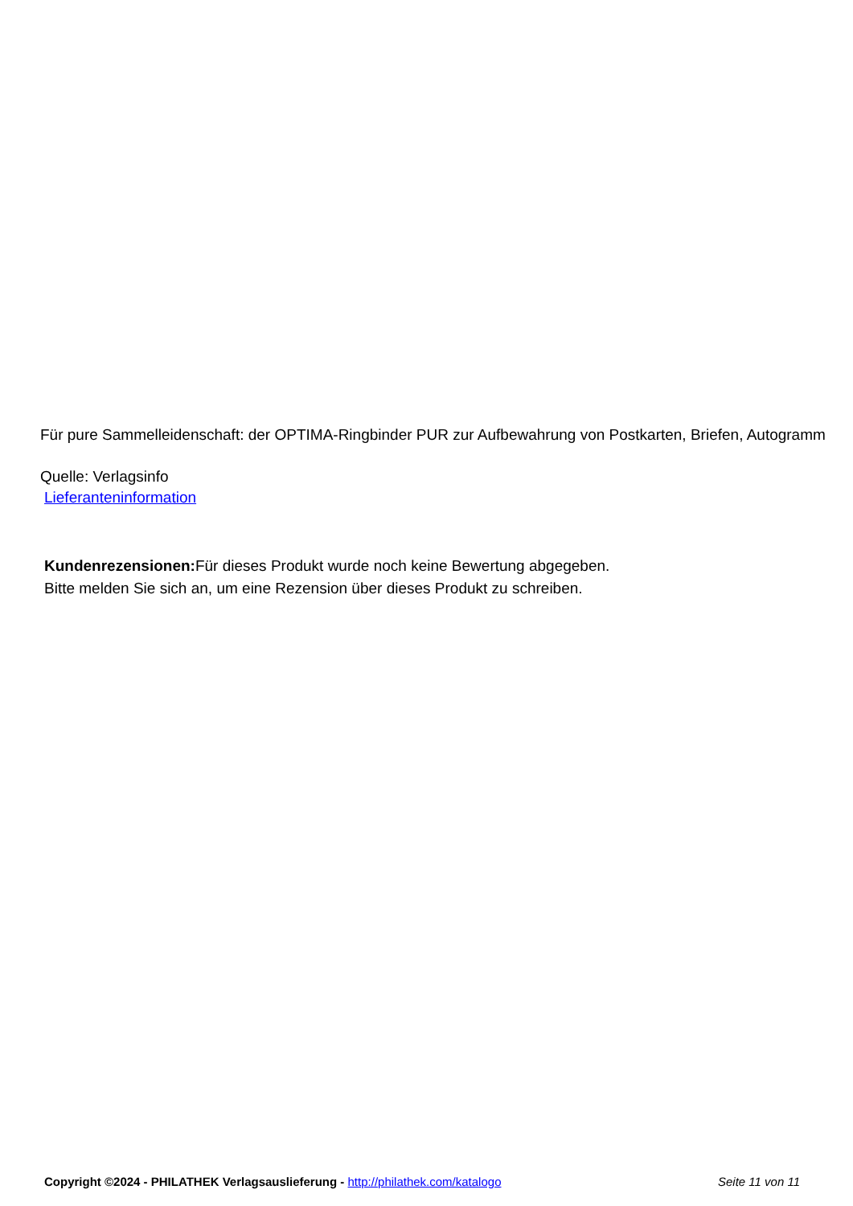Für pure Sammelleidenschaft: der OPTIMA-Ringbinder PUR zur Aufbewahrung von Postkarten, Briefen, Autogramm
Quelle: Verlagsinfo
Lieferanteninformation
Kundenrezensionen: Für dieses Produkt wurde noch keine Bewertung abgegeben.
Bitte melden Sie sich an, um eine Rezension über dieses Produkt zu schreiben.
Copyright ©2024 - PHILATHEK Verlagsauslieferung - http://philathek.com/katalogo Seite 11 von 11